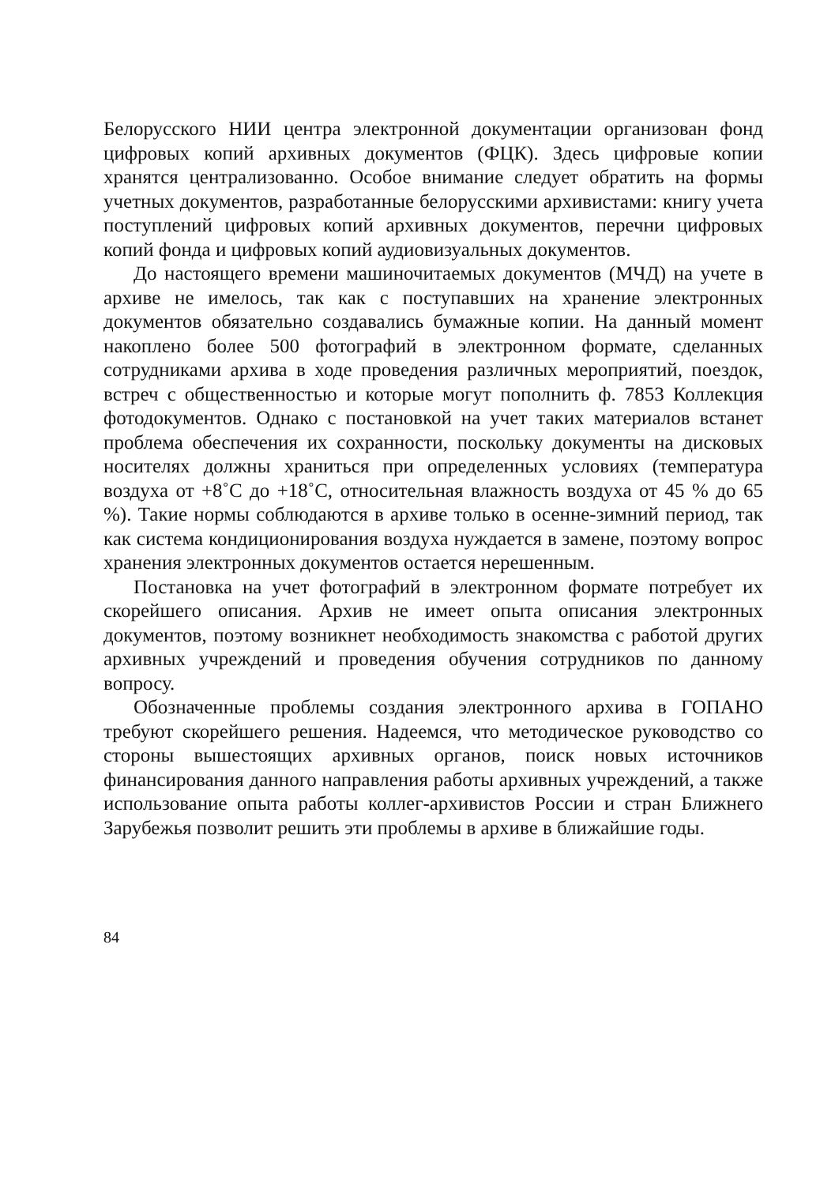Белорусского НИИ центра электронной документации организован фонд цифровых копий архивных документов (ФЦК). Здесь цифровые копии хранятся централизованно. Особое внимание следует обратить на формы учетных документов, разработанные белорусскими архивистами: книгу учета поступлений цифровых копий архивных документов, перечни цифровых копий фонда и цифровых копий аудиовизуальных документов.
До настоящего времени машиночитаемых документов (МЧД) на учете в архиве не имелось, так как с поступавших на хранение электронных документов обязательно создавались бумажные копии. На данный момент накоплено более 500 фотографий в электронном формате, сделанных сотрудниками архива в ходе проведения различных мероприятий, поездок, встреч с общественностью и которые могут пополнить ф. 7853 Коллекция фотодокументов. Однако с постановкой на учет таких материалов встанет проблема обеспечения их сохранности, поскольку документы на дисковых носителях должны храниться при определенных условиях (температура воздуха от +8˚С до +18˚С, относительная влажность воздуха от 45 % до 65 %). Такие нормы соблюдаются в архиве только в осенне-зимний период, так как система кондиционирования воздуха нуждается в замене, поэтому вопрос хранения электронных документов остается нерешенным.
Постановка на учет фотографий в электронном формате потребует их скорейшего описания. Архив не имеет опыта описания электронных документов, поэтому возникнет необходимость знакомства с работой других архивных учреждений и проведения обучения сотрудников по данному вопросу.
Обозначенные проблемы создания электронного архива в ГОПАНО требуют скорейшего решения. Надеемся, что методическое руководство со стороны вышестоящих архивных органов, поиск новых источников финансирования данного направления работы архивных учреждений, а также использование опыта работы коллег-архивистов России и стран Ближнего Зарубежья позволит решить эти проблемы в архиве в ближайшие годы.
84